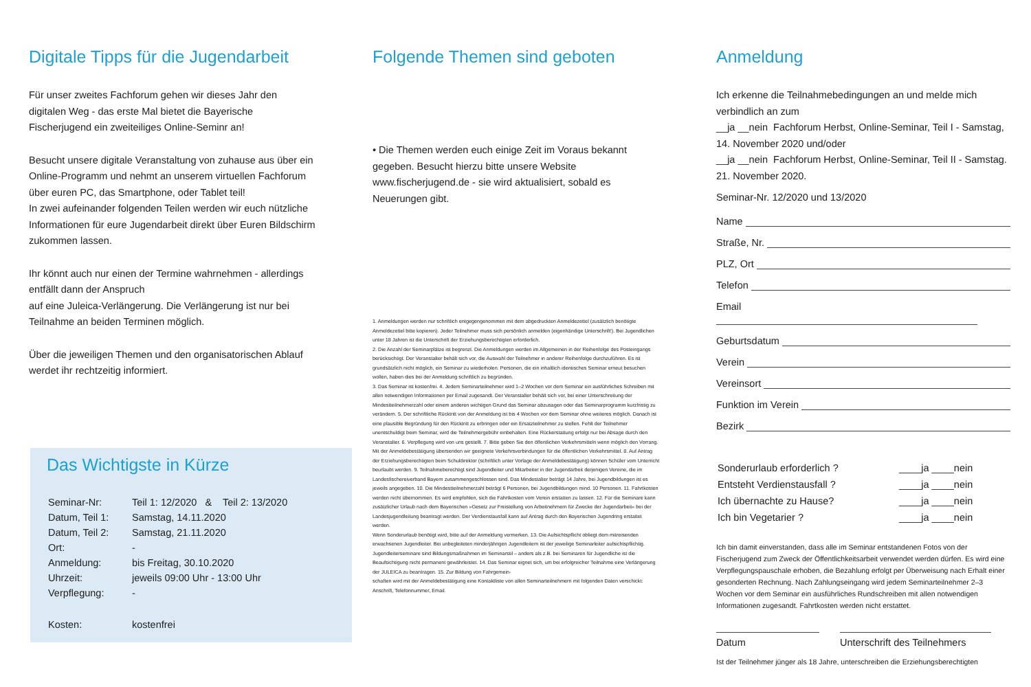Digitale Tipps für die Jugendarbeit
Für unser zweites Fachforum gehen wir dieses Jahr den digitalen Weg - das erste Mal bietet die Bayerische Fischerjugend ein zweiteiliges Online-Seminr an!
Besucht unsere digitale Veranstaltung von zuhause aus über ein Online-Programm und nehmt an unserem virtuellen Fachforum über euren PC, das Smartphone, oder Tablet teil!
In zwei aufeinander folgenden Teilen werden wir euch nützliche Informationen für eure Jugendarbeit direkt über Euren Bildschirm zukommen lassen.
Ihr könnt auch nur einen der Termine wahrnehmen - allerdings entfällt dann der Anspruch
auf eine Juleica-Verlängerung. Die Verlängerung ist nur bei Teilnahme an beiden Terminen möglich.
Über die jeweiligen Themen und den organisatorischen Ablauf werdet ihr rechtzeitig informiert.
Das Wichtigste in Kürze
| Seminar-Nr: | Teil 1: 12/2020 & Teil 2: 13/2020 |
| Datum, Teil 1: | Samstag, 14.11.2020 |
| Datum, Teil 2: | Samstag, 21.11.2020 |
| Ort: | - |
| Anmeldung: | bis Freitag, 30.10.2020 |
| Uhrzeit: | jeweils 09:00 Uhr - 13:00 Uhr |
| Verpflegung: | - |
| Kosten: | kostenfrei |
Folgende Themen sind geboten
• Die Themen werden euch einige Zeit im Voraus bekannt gegeben. Besucht hierzu bitte unsere Website www.fischerjugend.de - sie wird aktualisiert, sobald es Neuerungen gibt.
1. Anmeldungen werden nur schriftlich entgegengenommen mit dem abgedruckten Anmeldezettel (zusätzlich benötigte Anmeldezettel bitte kopieren). Jeder Teilnehmer muss sich persönlich anmelden (eigenhändige Unterschrift!). Bei Jugendlichen unter 18 Jahren ist die Unterschrift der Erziehungsberechtigten erforderlich.
2. Die Anzahl der Seminarplätze ist begrenzt. Die Anmeldungen werden im Allgemeinen in der Reihenfolge des Posteingangs berücksichtigt. Der Veranstalter behält sich vor, die Auswahl der Teilnehmer in anderer Reihenfolge durchzuführen. Es ist grundsätzlich nicht möglich, ein Seminar zu wiederholen. Personen, die ein inhaltlich identisches Seminar erneut besuchen wollen, haben dies bei der Anmeldung schriftlich zu begründen.
3. Das Seminar ist kostenfrei. 4. Jedem Seminarteilnehmer wird 1–2 Wochen vor dem Seminar ein ausführliches Schreiben mit allen notwendigen Informationen per Email zugesandt. Der Veranstalter behält sich vor, bei einer Unterschreitung der Mindestteilnehmerzahl oder einem anderen wichtigen Grund das Seminar abzusagen oder das Seminarprogramm kurzfristig zu verändern. 5. Der schriftliche Rücktritt von der Anmeldung ist bis 4 Wochen vor dem Seminar ohne weiteres möglich. Danach ist eine plausible Begründung für den Rücktritt zu erbringen oder ein Ersatzteilnehmer zu stellen. Fehlt der Teilnehmer unentschuldigt beim Seminar, wird die Teilnehmergebühr einbehalten. Eine Rückerstattung erfolgt nur bei Absage durch den Veranstalter. 6. Verpflegung wird von uns gestellt. 7. Bitte geben Sie den öffentlichen Verkehrsmitteln wenn möglich den Vorrang. Mit der Anmeldebestätigung übersenden wir geeignete Verkehrsverbindungen für die öffentlichen Verkehrsmittel. 8. Auf Antrag der Erziehungsberechtigten beim Schuldirektor (schriftlich unter Vorlage der Anmeldebestätigung) können Schüler vom Unterricht beurlaubt werden. 9. Teilnahmeberechtigt sind Jugendleiter und Mitarbeiter in der Jugendarbeit derjenigen Vereine, die im Landesfischereiverband Bayern zusammengeschlossen sind. Das Mindestalter beträgt 14 Jahre, bei Jugendbildungen ist es jeweils angegeben. 10. Die Mindestteilnehmerzahl beträgt 6 Personen, bei Jugendbildungen mind. 10 Personen. 11. Fahrtkosten werden nicht übernommen. Es wird empfohlen, sich die Fahrtkosten vom Verein erstatten zu lassen. 12. Für die Seminare kann zusätzlicher Urlaub nach dem Bayerischen »Gesetz zur Freistellung von Arbeitnehmern für Zwecke der Jugendarbeit« bei der Landesjugendleitung beantragt werden. Der Verdienstausfall kann auf Antrag durch den Bayerischen Jugendring erstattet werden.
Wenn Sonderurlaub benötigt wird, bitte auf der Anmeldung vermerken. 13. Die Aufsichtspflicht obliegt dem mitreisenden erwachsenen Jugendleiter. Bei unbegleiteten minderjährigen Jugendleitern ist der jeweilige Seminarleiter aufsichtspflichtig. Jugendleiterseminare sind Bildungsmaßnahmen im Seminarstil – anders als z.B. bei Seminaren für Jugendliche ist die Beaufsichtigung nicht permanent gewährleistet. 14. Das Seminar eignet sich, um bei erfolgreicher Teilnahme eine Verlängerung der JULEICA zu beantragen. 15. Zur Bildung von Fahrgemein-
schaften wird mit der Anmeldebestätigung eine Kontaktliste von allen Seminarteilnehmern mit folgenden Daten verschickt: Anschrift, Telefonnummer, Email.
Anmeldung
Ich erkenne die Teilnahmebedingungen an und melde mich verbindlich an zum
__ja __nein Fachforum Herbst, Online-Seminar, Teil I - Samstag, 14. November 2020 und/oder
__ja __nein Fachforum Herbst, Online-Seminar, Teil II - Samstag. 21. November 2020.
Seminar-Nr. 12/2020 und 13/2020
Name
Straße, Nr.
PLZ, Ort
Telefon
Email
Geburtsdatum
Verein
Vereinsort
Funktion im Verein
Bezirk
| Sonderurlaub erforderlich ? | ____ja ____nein |
| Entsteht Verdienstausfall ? | ____ja ____nein |
| Ich übernachte zu Hause? | ____ja ____nein |
| Ich bin Vegetarier ? | ____ja ____nein |
Ich bin damit einverstanden, dass alle im Seminar entstandenen Fotos von der Fischerjugend zum Zweck der Öffentlichkeitsarbeit verwendet werden dürfen. Es wird eine Verpflegungspauschale erhoben, die Bezahlung erfolgt per Überweisung nach Erhalt einer gesonderten Rechnung. Nach Zahlungseingang wird jedem Seminarteilnehmer 2–3 Wochen vor dem Seminar ein ausführliches Rundschreiben mit allen notwendigen Informationen zugesandt. Fahrtkosten werden nicht erstattet.
Datum Unterschrift des Teilnehmers
Ist der Teilnehmer jünger als 18 Jahre, unterschreiben die Erziehungsberechtigten